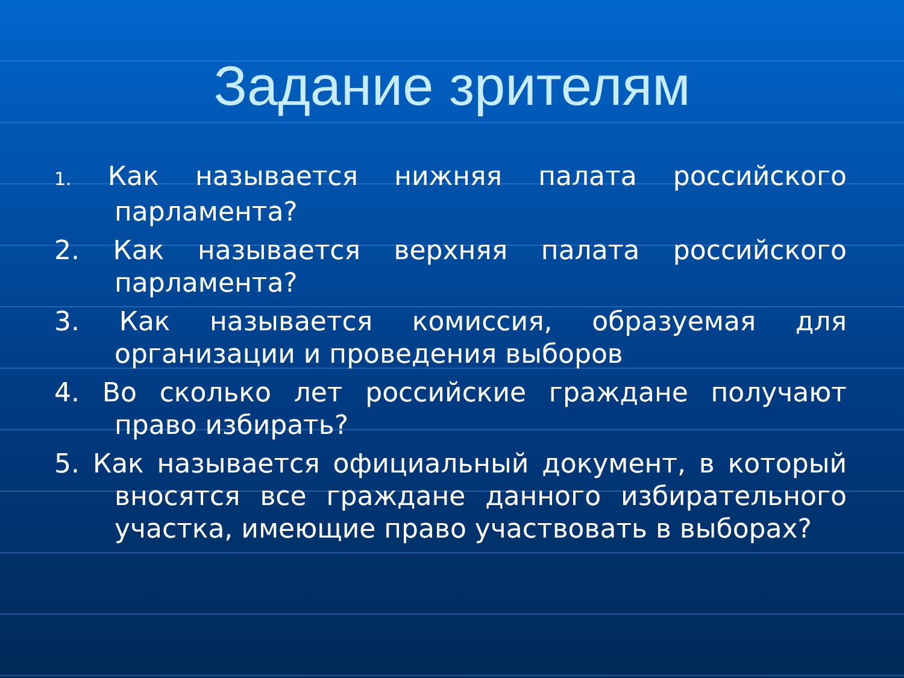Задание зрителям
1. Как называется нижняя палата российского парламента?
2. Как называется верхняя палата российского парламента?
3. Как называется комиссия, образуемая для организации и проведения выборов
4. Во сколько лет российские граждане получают право избирать?
5. Как называется официальный документ, в который вносятся все граждане данного избирательного участка, имеющие право участвовать в выборах?